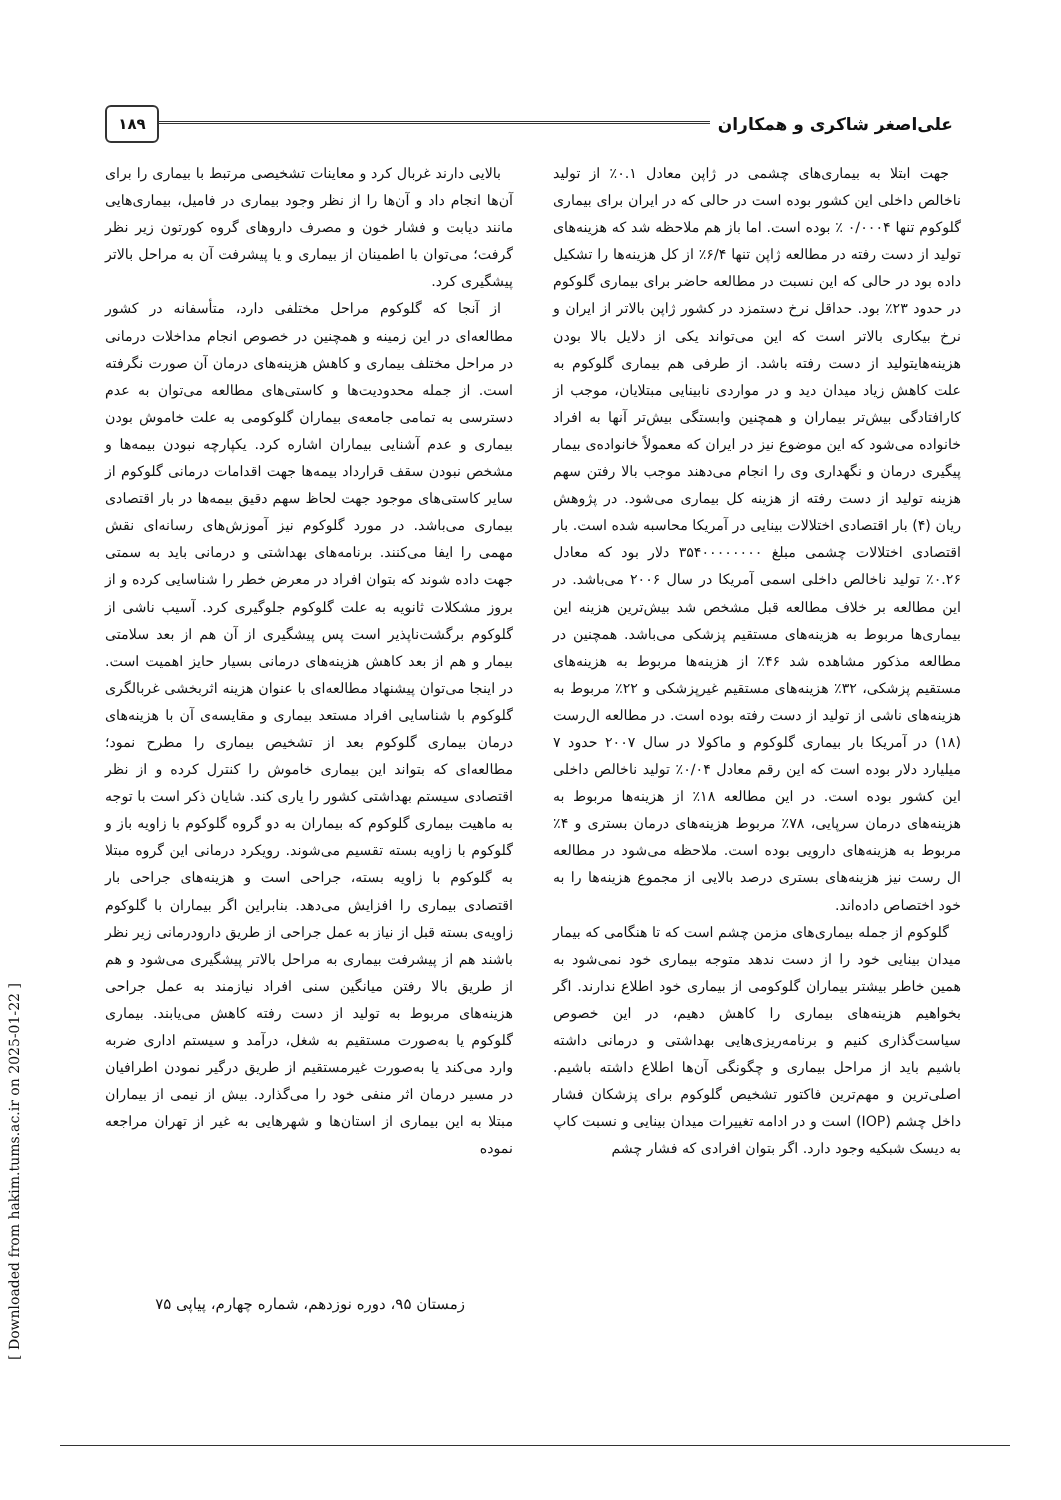علی‌اصغر شاکری و همکاران
۱۸۹
جهت ابتلا به بیماری‌های چشمی در ژاپن معادل ۰.۱٪ از تولید ناخالص داخلی این کشور بوده است در حالی که در ایران برای بیماری گلوکوم تنها ۰/۰۰۰۴ ٪ بوده است. اما باز هم ملاحظه شد که هزینه‌های تولید از دست رفته در مطالعه ژاپن تنها ۶/۴٪ از کل هزینه‌ها را تشکیل داده بود در حالی که این نسبت در مطالعه حاضر برای بیماری گلوکوم در حدود ۲۳٪ بود. حداقل نرخ دستمزد در کشور ژاپن بالاتر از ایران و نرخ بیکاری بالاتر است که این می‌تواند یکی از دلایل بالا بودن هزینه‌هایتولید از دست رفته باشد. از طرفی هم بیماری گلوکوم به علت کاهش زیاد میدان دید و در مواردی نابینایی مبتلایان، موجب از کارافتادگی بیش‌تر بیماران و همچنین وابستگی بیش‌تر آنها به افراد خانواده می‌شود که این موضوع نیز در ایران که معمولاً خانواده‌ی بیمار پیگیری درمان و نگهداری وی را انجام می‌دهند موجب بالا رفتن سهم هزینه تولید از دست رفته از هزینه کل بیماری می‌شود. در پژوهش ریان (۴) بار اقتصادی اختلالات بینایی در آمریکا محاسبه شده است. بار اقتصادی اختلالات چشمی مبلغ ۳۵۴۰۰۰۰۰۰۰۰ دلار بود که معادل ۰.۲۶٪ تولید ناخالص داخلی اسمی آمریکا در سال ۲۰۰۶ می‌باشد. در این مطالعه بر خلاف مطالعه قبل مشخص شد بیش‌ترین هزینه این بیماری‌ها مربوط به هزینه‌های مستقیم پزشکی می‌باشد. همچنین در مطالعه مذکور مشاهده شد ۴۶٪ از هزینه‌ها مربوط به هزینه‌های مستقیم پزشکی، ۳۲٪ هزینه‌های مستقیم غیرپزشکی و ۲۲٪ مربوط به هزینه‌های ناشی از تولید از دست رفته بوده است. در مطالعه ال‌رست (۱۸) در آمریکا بار بیماری گلوکوم و ماکولا در سال ۲۰۰۷ حدود ۷ میلیارد دلار بوده است که این رقم معادل ۰/۰۴٪ تولید ناخالص داخلی این کشور بوده است. در این مطالعه ۱۸٪ از هزینه‌ها مربوط به هزینه‌های درمان سرپایی، ۷۸٪ مربوط هزینه‌های درمان بستری و ۴٪ مربوط به هزینه‌های دارویی بوده است. ملاحظه می‌شود در مطالعه ال رست نیز هزینه‌های بستری درصد بالایی از مجموع هزینه‌ها را به خود اختصاص داده‌اند.
گلوکوم از جمله بیماری‌های مزمن چشم است که تا هنگامی که بیمار میدان بینایی خود را از دست ندهد متوجه بیماری خود نمی‌شود به همین خاطر بیشتر بیماران گلوکومی از بیماری خود اطلاع ندارند. اگر بخواهیم هزینه‌های بیماری را کاهش دهیم، در این خصوص سیاست‌گذاری کنیم و برنامه‌ریزی‌هایی بهداشتی و درمانی داشته باشیم باید از مراحل بیماری و چگونگی آن‌ها اطلاع داشته باشیم. اصلی‌ترین و مهم‌ترین فاکتور تشخیص گلوکوم برای پزشکان فشار داخل چشم (IOP) است و در ادامه تغییرات میدان بینایی و نسبت کاپ به دیسک شبکیه وجود دارد. اگر بتوان افرادی که فشار چشم
بالایی دارند غربال کرد و معاینات تشخیصی مرتبط با بیماری را برای آن‌ها انجام داد و آن‌ها را از نظر وجود بیماری در فامیل، بیماری‌هایی مانند دیابت و فشار خون و مصرف داروهای گروه کورتون زیر نظر گرفت؛ می‌توان با اطمینان از بیماری و یا پیشرفت آن به مراحل بالاتر پیشگیری کرد.
از آنجا که گلوکوم مراحل مختلفی دارد، متأسفانه در کشور مطالعه‌ای در این زمینه و همچنین در خصوص انجام مداخلات درمانی در مراحل مختلف بیماری و کاهش هزینه‌های درمان آن صورت نگرفته است. از جمله محدودیت‌ها و کاستی‌های مطالعه می‌توان به عدم دسترسی به تمامی جامعه‌ی بیماران گلوکومی به علت خاموش بودن بیماری و عدم آشنایی بیماران اشاره کرد. یکپارچه نبودن بیمه‌ها و مشخص نبودن سقف قرارداد بیمه‌ها جهت اقدامات درمانی گلوکوم از سایر کاستی‌های موجود جهت لحاظ سهم دقیق بیمه‌ها در بار اقتصادی بیماری می‌باشد. در مورد گلوکوم نیز آموزش‌های رسانه‌ای نقش مهمی را ایفا می‌کنند. برنامه‌های بهداشتی و درمانی باید به سمتی جهت داده شوند که بتوان افراد در معرض خطر را شناسایی کرده و از بروز مشکلات ثانویه به علت گلوکوم جلوگیری کرد. آسیب ناشی از گلوکوم برگشت‌ناپذیر است پس پیشگیری از آن هم از بعد سلامتی بیمار و هم از بعد کاهش هزینه‌های درمانی بسیار حایز اهمیت است. در اینجا می‌توان پیشنهاد مطالعه‌ای با عنوان هزینه اثربخشی غربالگری گلوکوم با شناسایی افراد مستعد بیماری و مقایسه‌ی آن با هزینه‌های درمان بیماری گلوکوم بعد از تشخیص بیماری را مطرح نمود؛ مطالعه‌ای که بتواند این بیماری خاموش را کنترل کرده و از نظر اقتصادی سیستم بهداشتی کشور را یاری کند. شایان ذکر است با توجه به ماهیت بیماری گلوکوم که بیماران به دو گروه گلوکوم با زاویه باز و گلوکوم با زاویه بسته تقسیم می‌شوند. رویکرد درمانی این گروه مبتلا به گلوکوم با زاویه بسته، جراحی است و هزینه‌های جراحی بار اقتصادی بیماری را افزایش می‌دهد. بنابراین اگر بیماران با گلوکوم زاویه‌ی بسته قبل از نیاز به عمل جراحی از طریق دارودرمانی زیر نظر باشند هم از پیشرفت بیماری به مراحل بالاتر پیشگیری می‌شود و هم از طریق بالا رفتن میانگین سنی افراد نیازمند به عمل جراحی هزینه‌های مربوط به تولید از دست رفته کاهش می‌یابند. بیماری گلوکوم یا به‌صورت مستقیم به شغل، درآمد و سیستم اداری ضربه وارد می‌کند یا به‌صورت غیرمستقیم از طریق درگیر نمودن اطرافیان در مسیر درمان اثر منفی خود را می‌گذارد. بیش از نیمی از بیماران مبتلا به این بیماری از استان‌ها و شهرهایی به غیر از تهران مراجعه نموده
زمستان ۹۵، دوره نوزدهم، شماره چهارم، پیاپی ۷۵
[ Downloaded from hakim.tums.ac.ir on 2025-01-22 ]